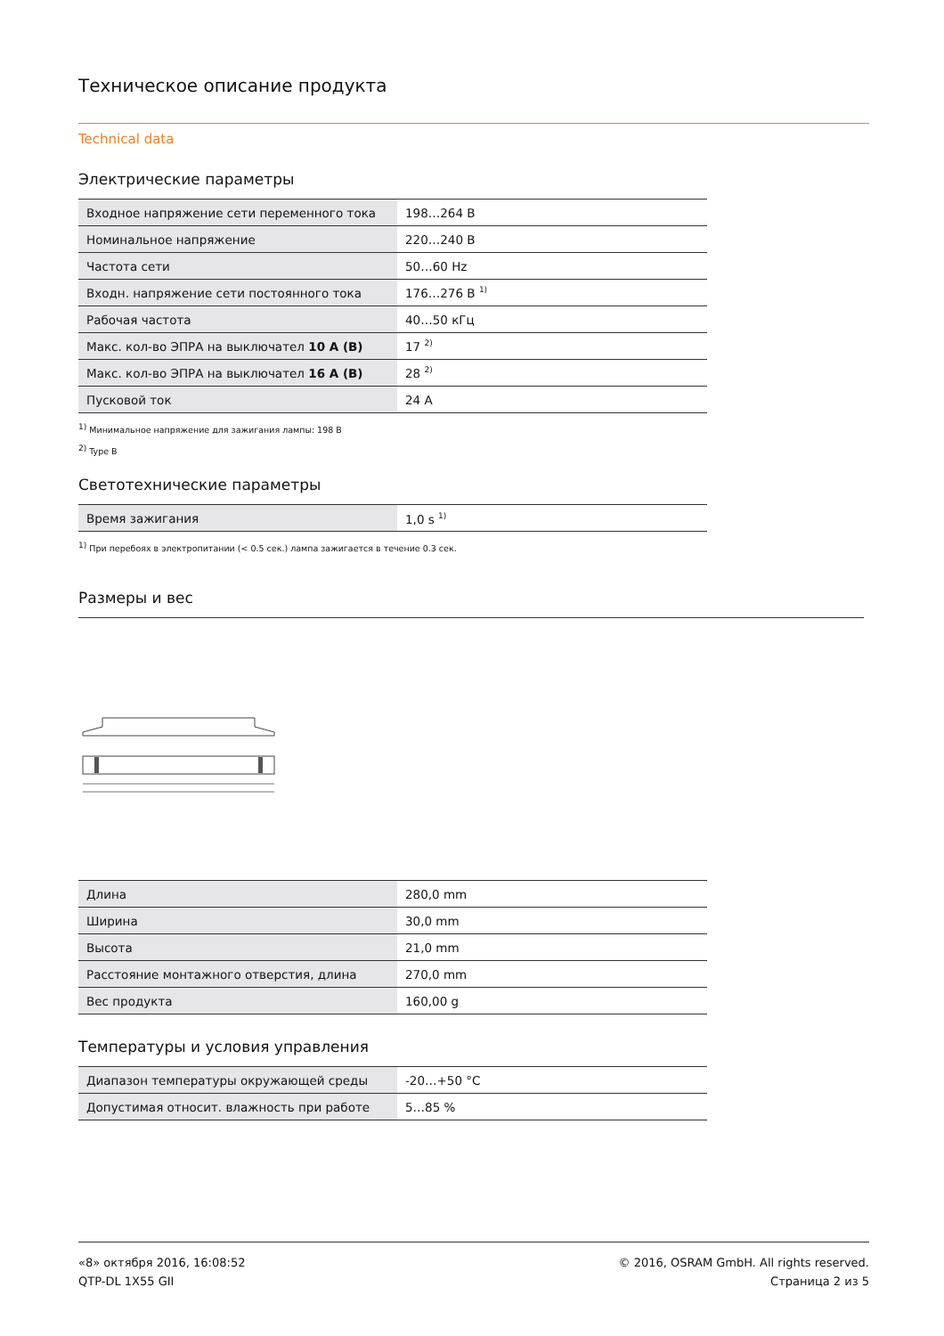Техническое описание продукта
Technical data
Электрические параметры
| Входное напряжение сети переменного тока | 198…264 В |
| Номинальное напряжение | 220…240 В |
| Частота сети | 50…60 Hz |
| Входн. напряжение сети постоянного тока | 176…276 В <sup>1)</sup> |
| Рабочая частота | 40…50 кГц |
| Макс. кол-во ЭПРА на выключател 10 A (B) | 17 <sup>2)</sup> |
| Макс. кол-во ЭПРА на выключател 16 A (B) | 28 <sup>2)</sup> |
| Пусковой ток | 24 A |
<sup>1)</sup> Минимальное напряжение для зажигания лампы: 198 В
<sup>2)</sup> Type B
Светотехнические параметры
| Время зажигания | 1,0 s <sup>1)</sup> |
<sup>1)</sup> При перебоях в электропитании (< 0.5 сек.) лампа зажигается в течение 0.3 сек.
Размеры и вес
| Длина | 280,0 mm |
| Ширина | 30,0 mm |
| Высота | 21,0 mm |
| Расстояние монтажного отверстия, длина | 270,0 mm |
| Вес продукта | 160,00 g |
Температуры и условия управления
| Диапазон температуры окружающей среды | -20…+50 °C |
| Допустимая относит. влажность при работе | 5…85 % |
«8» октября 2016, 16:08:52
QTP-DL 1X55 GII
© 2016, OSRAM GmbH. All rights reserved.
Страница 2 из 5